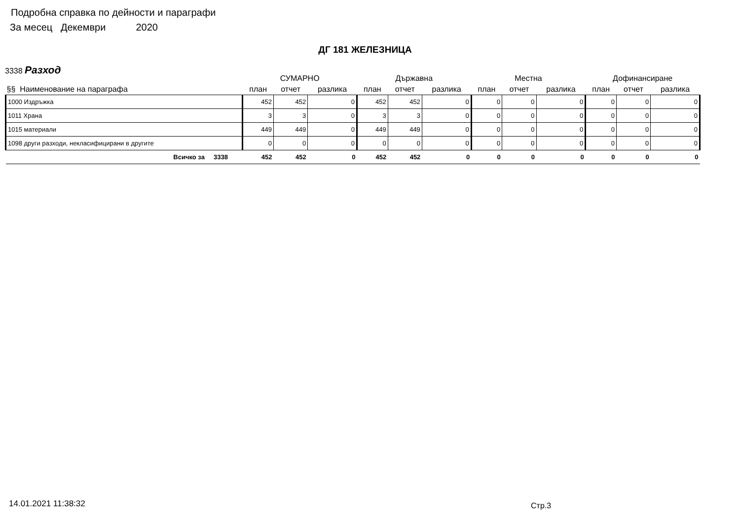Подробна справка по дейности и параграфи
За месец Декември 2020
ДГ 181 ЖЕЛЕЗНИЦА
3338 Разход
| | СУМАРНО | | | Държавна | | | Местна | | | Дофинансиране | | |
| --- | --- | --- | --- | --- | --- | --- | --- | --- | --- | --- | --- | --- |
| §§ Наименование на параграфа | план | отчет | разлика | план | отчет | разлика | план | отчет | разлика | план | отчет | разлика |
| 1000 Издръжка | 452 | 452 | 0 | 452 | 452 | 0 | 0 | 0 | 0 | 0 | 0 | 0 |
| 1011 Храна | 3 | 3 | 0 | 3 | 3 | 0 | 0 | 0 | 0 | 0 | 0 | 0 |
| 1015 материали | 449 | 449 | 0 | 449 | 449 | 0 | 0 | 0 | 0 | 0 | 0 | 0 |
| 1098 други разходи, некласифицирани в другите | 0 | 0 | 0 | 0 | 0 | 0 | 0 | 0 | 0 | 0 | 0 | 0 |
| Всичко за 3338 | 452 | 452 | 0 | 452 | 452 | 0 | 0 | 0 | 0 | 0 | 0 | 0 |
14.01.2021 11:38:32 Стр.3